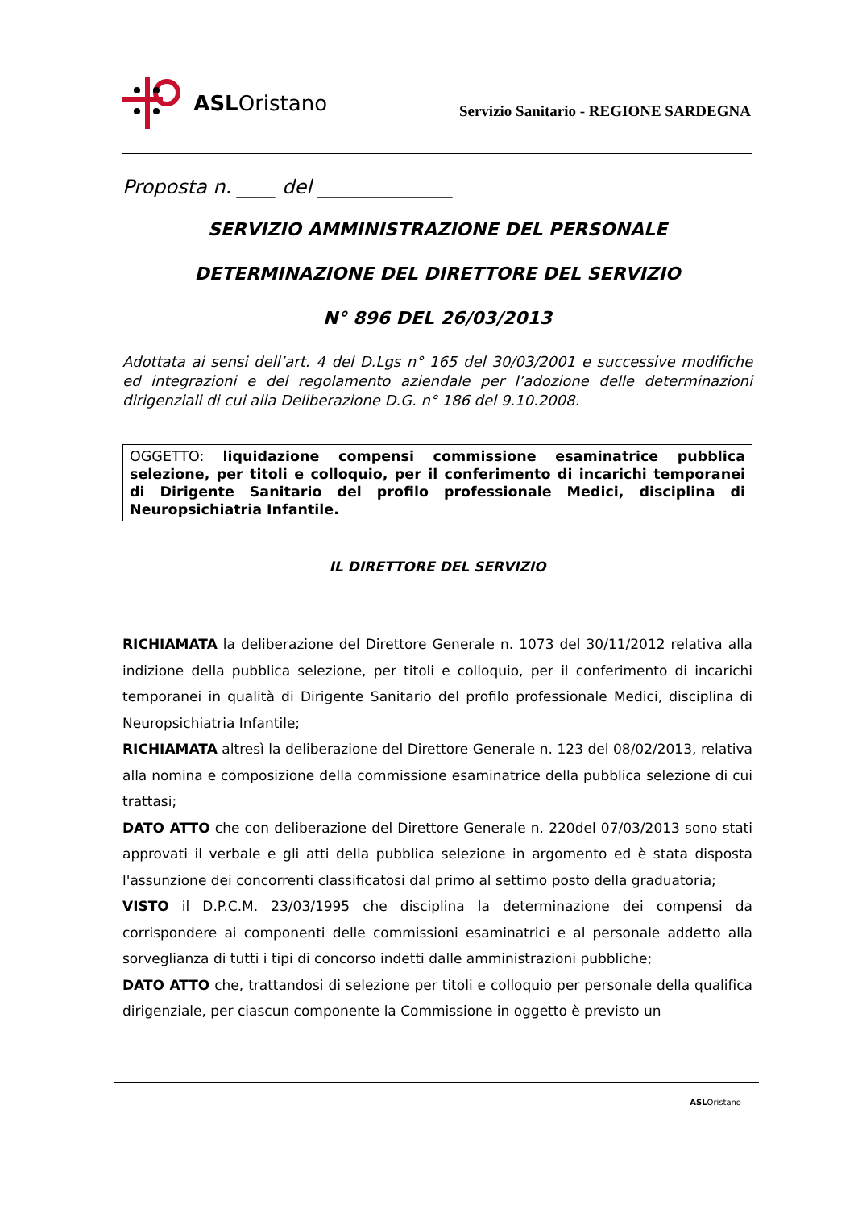ASL Oristano
Servizio Sanitario - REGIONE SARDEGNA
Proposta n. ____ del ______________
SERVIZIO AMMINISTRAZIONE DEL PERSONALE
DETERMINAZIONE DEL DIRETTORE DEL SERVIZIO
N° 896 DEL 26/03/2013
Adottata ai sensi dell’art. 4 del D.Lgs n° 165 del 30/03/2001 e successive modifiche ed integrazioni e del regolamento aziendale per l’adozione delle determinazioni dirigenziali di cui alla Deliberazione D.G. n° 186 del 9.10.2008.
OGGETTO: liquidazione compensi commissione esaminatrice pubblica selezione, per titoli e colloquio, per il conferimento di incarichi temporanei di Dirigente Sanitario del profilo professionale Medici, disciplina di Neuropsichiatria Infantile.
IL DIRETTORE DEL SERVIZIO
RICHIAMATA la deliberazione del Direttore Generale n. 1073 del 30/11/2012 relativa alla indizione della pubblica selezione, per titoli e colloquio, per il conferimento di incarichi temporanei in qualità di Dirigente Sanitario del profilo professionale Medici, disciplina di Neuropsichiatria Infantile;
RICHIAMATA altresì la deliberazione del Direttore Generale n. 123 del 08/02/2013, relativa alla nomina e composizione della commissione esaminatrice della pubblica selezione di cui trattasi;
DATO ATTO che con deliberazione del Direttore Generale n. 220del 07/03/2013 sono stati approvati il verbale e gli atti della pubblica selezione in argomento ed è stata disposta l'assunzione dei concorrenti classificatosi dal primo al settimo posto della graduatoria;
VISTO il D.P.C.M. 23/03/1995 che disciplina la determinazione dei compensi da corrispondere ai componenti delle commissioni esaminatrici e al personale addetto alla sorveglianza di tutti i tipi di concorso indetti dalle amministrazioni pubbliche;
DATO ATTO che, trattandosi di selezione per titoli e colloquio per personale della qualifica dirigenziale, per ciascun componente la Commissione in oggetto è previsto un
ASLOristano